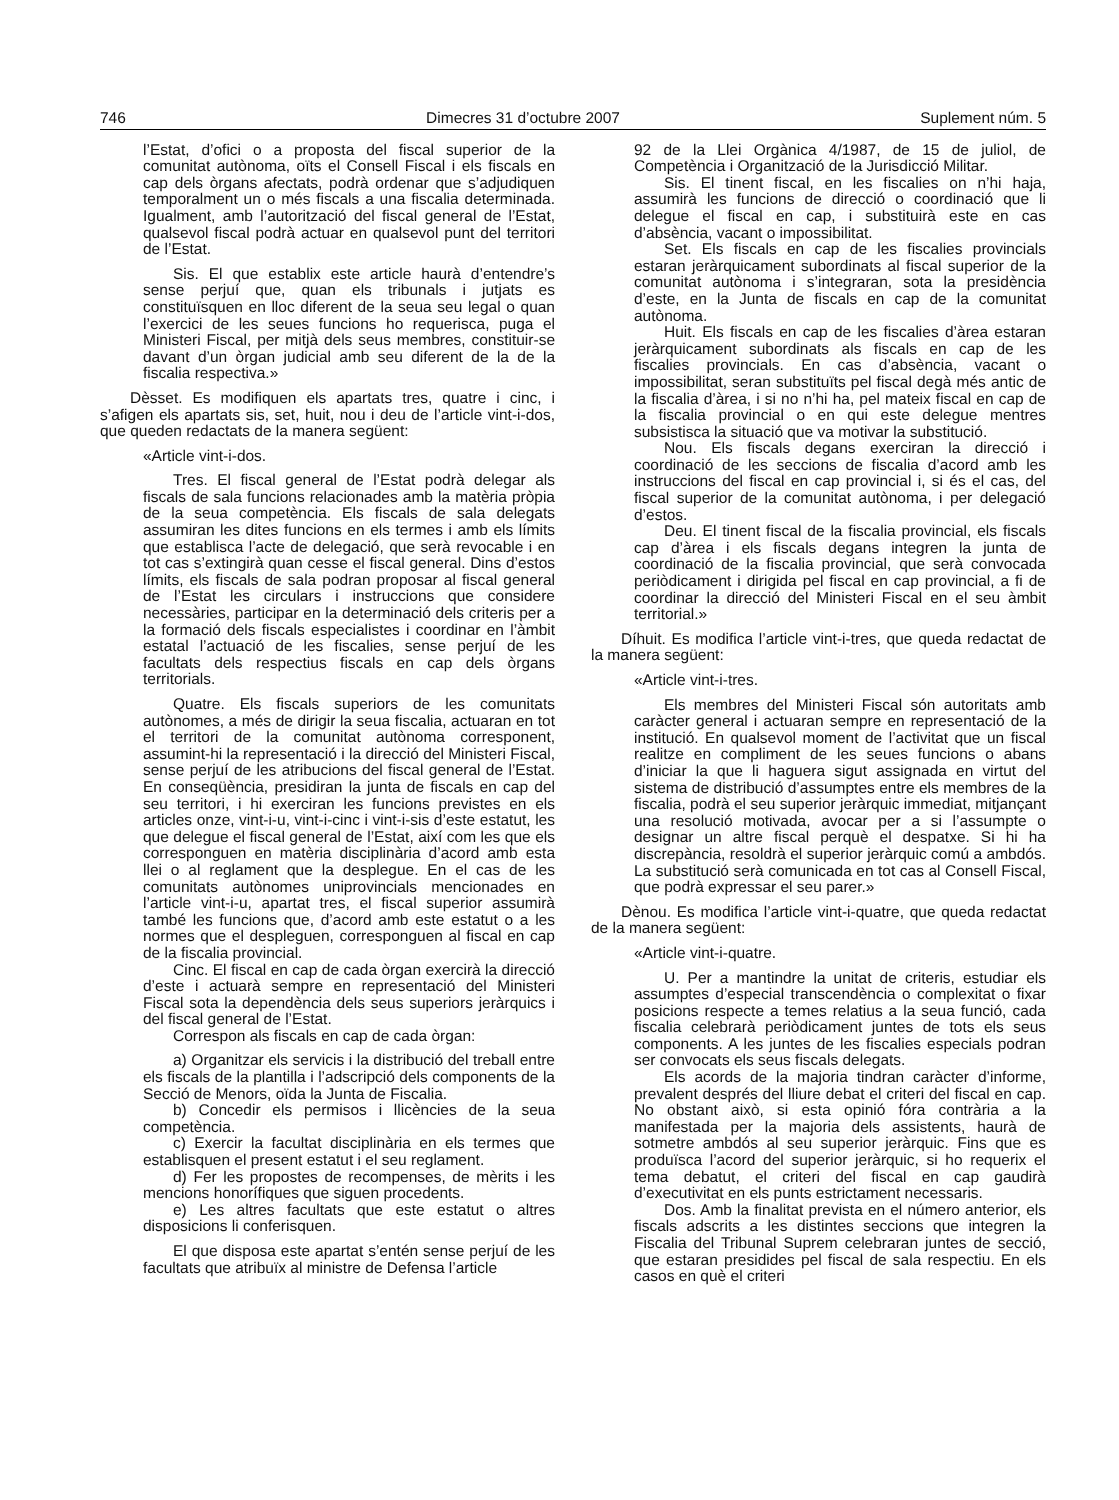746 Dimecres 31 d’octubre 2007 Suplement núm. 5
l’Estat, d’ofici o a proposta del fiscal superior de la comunitat autònoma, oïts el Consell Fiscal i els fiscals en cap dels òrgans afectats, podrà ordenar que s’adjudiquen temporalment un o més fiscals a una fiscalia determinada. Igualment, amb l’autorització del fiscal general de l’Estat, qualsevol fiscal podrà actuar en qualsevol punt del territori de l’Estat.
Sis. El que establix este article haurà d’entendre’s sense perjuí que, quan els tribunals i jutjats es constituïsquen en lloc diferent de la seua seu legal o quan l’exercici de les seues funcions ho requerisca, puga el Ministeri Fiscal, per mitjà dels seus membres, constituir-se davant d’un òrgan judicial amb seu diferent de la de la fiscalia respectiva.»
Dèsset. Es modifiquen els apartats tres, quatre i cinc, i s’afigen els apartats sis, set, huit, nou i deu de l’article vint-i-dos, que queden redactats de la manera següent:
«Article vint-i-dos.
Tres. El fiscal general de l’Estat podrà delegar als fiscals de sala funcions relacionades amb la matèria pròpia de la seua competència. Els fiscals de sala delegats assumiran les dites funcions en els termes i amb els límits que establisca l’acte de delegació, que serà revocable i en tot cas s’extingirà quan cesse el fiscal general. Dins d’estos límits, els fiscals de sala podran proposar al fiscal general de l’Estat les circulars i instruccions que considere necessàries, participar en la determinació dels criteris per a la formació dels fiscals especialistes i coordinar en l’àmbit estatal l’actuació de les fiscalies, sense perjuí de les facultats dels respectius fiscals en cap dels òrgans territorials.
Quatre. Els fiscals superiors de les comunitats autònomes, a més de dirigir la seua fiscalia, actuaran en tot el territori de la comunitat autònoma corresponent, assumint-hi la representació i la direcció del Ministeri Fiscal, sense perjuí de les atribucions del fiscal general de l’Estat. En conseqüència, presidiran la junta de fiscals en cap del seu territori, i hi exerciran les funcions previstes en els articles onze, vint-i-u, vint-i-cinc i vint-i-sis d’este estatut, les que delegue el fiscal general de l’Estat, així com les que els corresponguen en matèria disciplinària d’acord amb esta llei o al reglament que la desplegue. En el cas de les comunitats autònomes uniprovincials mencionades en l’article vint-i-u, apartat tres, el fiscal superior assumirà també les funcions que, d’acord amb este estatut o a les normes que el despleguen, corresponguen al fiscal en cap de la fiscalia provincial.
Cinc. El fiscal en cap de cada òrgan exercirà la direcció d’este i actuarà sempre en representació del Ministeri Fiscal sota la dependència dels seus superiors jeràrquics i del fiscal general de l’Estat.
Correspon als fiscals en cap de cada òrgan:
a) Organitzar els servicis i la distribució del treball entre els fiscals de la plantilla i l’adscripció dels components de la Secció de Menors, oïda la Junta de Fiscalia.
b) Concedir els permisos i llicències de la seua competència.
c) Exercir la facultat disciplinària en els termes que establisquen el present estatut i el seu reglament.
d) Fer les propostes de recompenses, de mèrits i les mencions honorífiques que siguen procedents.
e) Les altres facultats que este estatut o altres disposicions li conferisquen.
El que disposa este apartat s’entén sense perjuí de les facultats que atribuïx al ministre de Defensa l’article
92 de la Llei Orgànica 4/1987, de 15 de juliol, de Competència i Organització de la Jurisdicció Militar.
Sis. El tinent fiscal, en les fiscalies on n’hi haja, assumirà les funcions de direcció o coordinació que li delegue el fiscal en cap, i substituirà este en cas d’absència, vacant o impossibilitat.
Set. Els fiscals en cap de les fiscalies provincials estaran jeràrquicament subordinats al fiscal superior de la comunitat autònoma i s’integraran, sota la presidència d’este, en la Junta de fiscals en cap de la comunitat autònoma.
Huit. Els fiscals en cap de les fiscalies d’àrea estaran jeràrquicament subordinats als fiscals en cap de les fiscalies provincials. En cas d’absència, vacant o impossibilitat, seran substituïts pel fiscal degà més antic de la fiscalia d’àrea, i si no n’hi ha, pel mateix fiscal en cap de la fiscalia provincial o en qui este delegue mentres subsistisca la situació que va motivar la substitució.
Nou. Els fiscals degans exerciran la direcció i coordinació de les seccions de fiscalia d’acord amb les instruccions del fiscal en cap provincial i, si és el cas, del fiscal superior de la comunitat autònoma, i per delegació d’estos.
Deu. El tinent fiscal de la fiscalia provincial, els fiscals cap d’àrea i els fiscals degans integren la junta de coordinació de la fiscalia provincial, que serà convocada periòdicament i dirigida pel fiscal en cap provincial, a fi de coordinar la direcció del Ministeri Fiscal en el seu àmbit territorial.»
Díhuit. Es modifica l’article vint-i-tres, que queda redactat de la manera següent:
«Article vint-i-tres.
Els membres del Ministeri Fiscal són autoritats amb caràcter general i actuaran sempre en representació de la institució. En qualsevol moment de l’activitat que un fiscal realitze en compliment de les seues funcions o abans d’iniciar la que li haguera sigut assignada en virtut del sistema de distribució d’assumptes entre els membres de la fiscalia, podrà el seu superior jeràrquic immediat, mitjançant una resolució motivada, avocar per a si l’assumpte o designar un altre fiscal perquè el despatxe. Si hi ha discrepància, resoldrà el superior jeràrquic comú a ambdós. La substitució serà comunicada en tot cas al Consell Fiscal, que podrà expressar el seu parer.»
Dènou. Es modifica l’article vint-i-quatre, que queda redactat de la manera següent:
«Article vint-i-quatre.
U. Per a mantindre la unitat de criteris, estudiar els assumptes d’especial transcendència o complexitat o fixar posicions respecte a temes relatius a la seua funció, cada fiscalia celebrarà periòdicament juntes de tots els seus components. A les juntes de les fiscalies especials podran ser convocats els seus fiscals delegats.
Els acords de la majoria tindran caràcter d’informe, prevalent després del lliure debat el criteri del fiscal en cap. No obstant això, si esta opinió fóra contrària a la manifestada per la majoria dels assistents, haurà de sotmetre ambdós al seu superior jeràrquic. Fins que es produïsca l’acord del superior jeràrquic, si ho requerix el tema debatut, el criteri del fiscal en cap gaudirà d’executivitat en els punts estrictament necessaris.
Dos. Amb la finalitat prevista en el número anterior, els fiscals adscrits a les distintes seccions que integren la Fiscalia del Tribunal Suprem celebraran juntes de secció, que estaran presidides pel fiscal de sala respectiu. En els casos en què el criteri